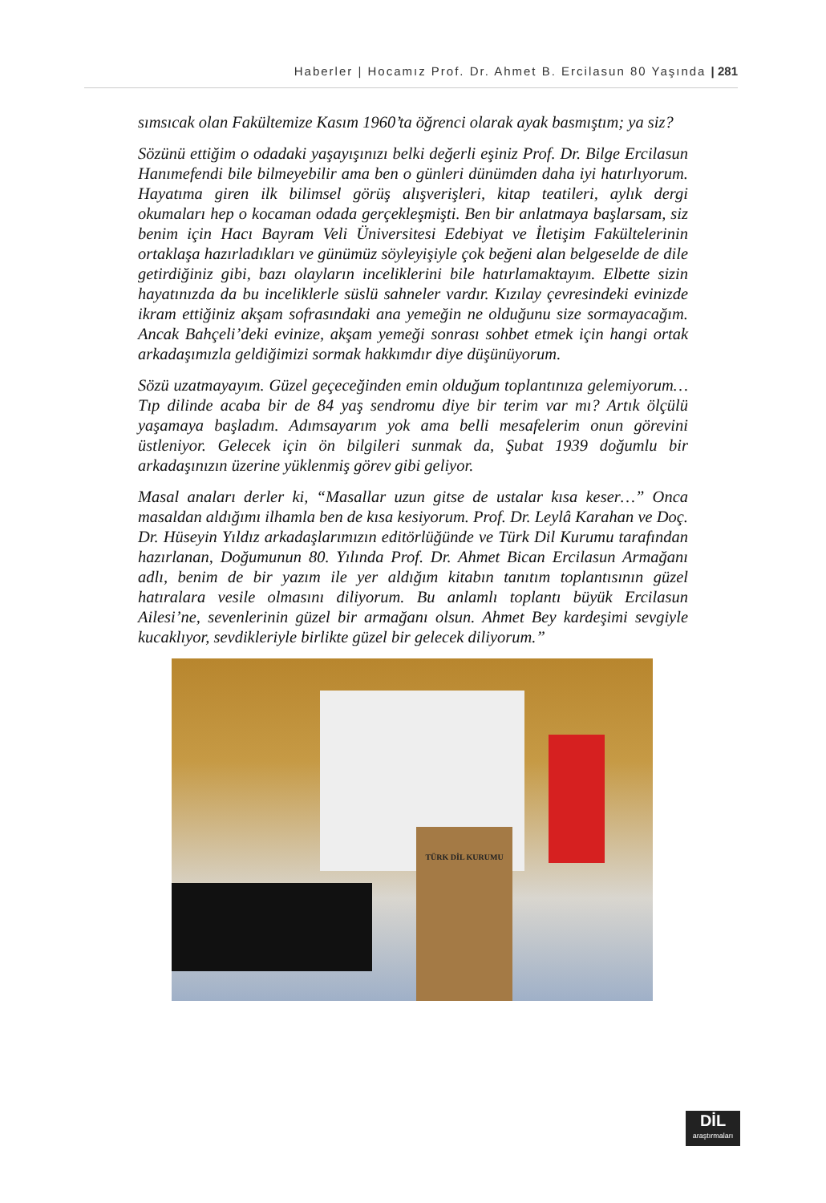Haberler | Hocamız Prof. Dr. Ahmet B. Ercilasun 80 Yaşında | 281
sımsıcak olan Fakültemize Kasım 1960’ta öğrenci olarak ayak basmıştım; ya siz?
Sözünü ettiğim o odadaki yaşayışınızı belki değerli eşiniz Prof. Dr. Bilge Ercilasun Hanımefendi bile bilmeyebilir ama ben o günleri dünümden daha iyi hatırlıyorum. Hayatıma giren ilk bilimsel görüş alışverişleri, kitap teatileri, aylık dergi okumaları hep o kocaman odada gerçekleşmişti. Ben bir anlatmaya başlarsam, siz benim için Hacı Bayram Veli Üniversitesi Edebiyat ve İletişim Fakültelerinin ortaklaşa hazırladıkları ve günümüz söyleyişiyle çok beğeni alan belgeselde de dile getirdiğiniz gibi, bazı olayların inceliklerini bile hatırlamaktayım. Elbette sizin hayatınızda da bu inceliklerle süslü sahneler vardır. Kızılay çevresindeki evinizde ikram ettiğiniz akşam sofrasındaki ana yemeğin ne olduğunu size sormayacağım. Ancak Bahçeli’deki evinize, akşam yemeği sonrası sohbet etmek için hangi ortak arkadaşımızla geldiğimizi sormak hakkımdır diye düşünüyorum.
Sözü uzatmayayım. Güzel geçeceğinden emin olduğum toplantınıza gelemiyorum… Tıp dilinde acaba bir de 84 yaş sendromu diye bir terim var mı? Artık ölçülü yaşamaya başladım. Adımsayarım yok ama belli mesafelerim onun görevini üstleniyor. Gelecek için ön bilgileri sunmak da, Şubat 1939 doğumlu bir arkadaşınızın üzerine yüklenmiş görev gibi geliyor.
Masal anaları derler ki, “Masallar uzun gitse de ustalar kısa keser…” Onca masaldan aldığımı ilhamla ben de kısa kesiyorum. Prof. Dr. Leylâ Karahan ve Doç. Dr. Hüseyin Yıldız arkadaşlarımızın editörlüğünde ve Türk Dil Kurumu tarafından hazırlanan, Doğumunun 80. Yılında Prof. Dr. Ahmet Bican Ercilasun Armağanı adlı, benim de bir yazım ile yer aldığım kitabın tanıtım toplantısının güzel hatıralara vesile olmasını diliyorum. Bu anlamlı toplantı büyük Ercilasun Ailesi’ne, sevenlerinin güzel bir armağanı olsun. Ahmet Bey kardeşimi sevgiyle kucaklıyor, sevdikleriyle birlikte güzel bir gelecek diliyorum.”
TÜRK DİL KURUMU
DİL
araştırmaları